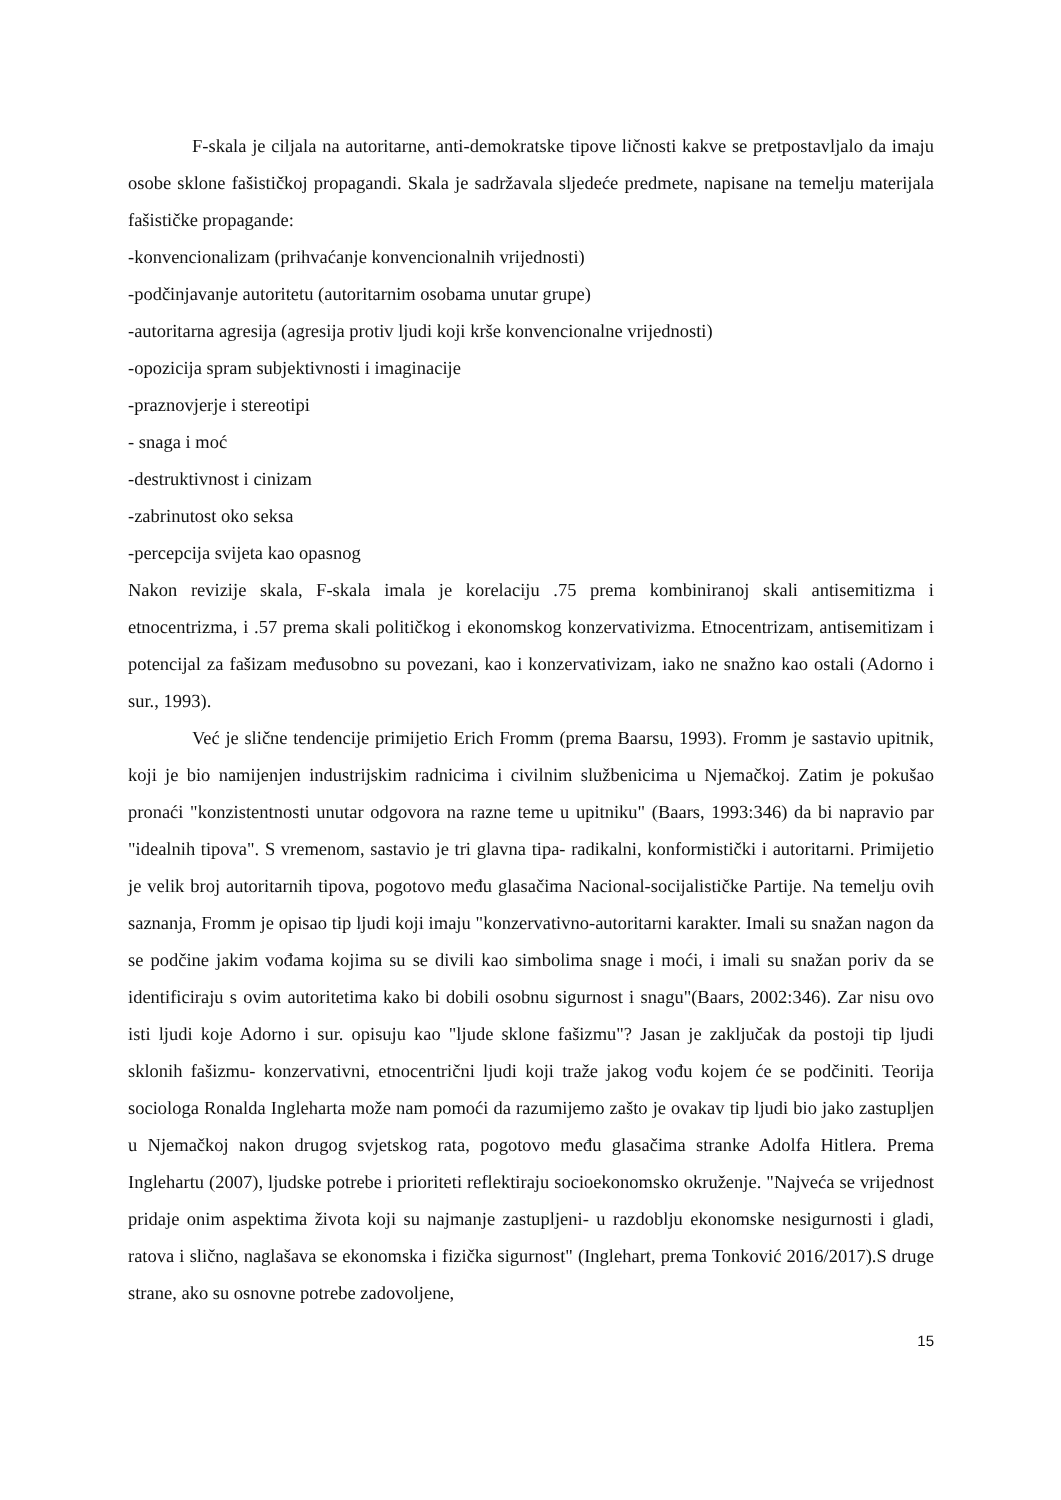F-skala je ciljala na autoritarne, anti-demokratske tipove ličnosti kakve se pretpostavljalo da imaju osobe sklone fašističkoj propagandi. Skala je sadržavala sljedeće predmete, napisane na temelju materijala fašističke propagande:
-konvencionalizam (prihvaćanje konvencionalnih vrijednosti)
-podčinjavanje autoritetu (autoritarnim osobama unutar grupe)
-autoritarna agresija (agresija protiv ljudi koji krše konvencionalne vrijednosti)
-opozicija spram subjektivnosti i imaginacije
-praznovjerje i stereotipi
- snaga i moć
-destruktivnost i cinizam
-zabrinutost oko seksa
-percepcija svijeta kao opasnog
Nakon revizije skala, F-skala imala je korelaciju .75 prema kombiniranoj skali antisemitizma i etnocentrizma, i .57 prema skali političkog i ekonomskog konzervativizma. Etnocentrizam, antisemitizam i potencijal za fašizam međusobno su povezani, kao i konzervativizam, iako ne snažno kao ostali (Adorno i sur., 1993).
Već je slične tendencije primijetio Erich Fromm (prema Baarsu, 1993). Fromm je sastavio upitnik, koji je bio namijenjen industrijskim radnicima i civilnim službenicima u Njemačkoj. Zatim je pokušao pronaći "konzistentnosti unutar odgovora na razne teme u upitniku" (Baars, 1993:346) da bi napravio par "idealnih tipova". S vremenom, sastavio je tri glavna tipa- radikalni, konformistički i autoritarni. Primijetio je velik broj autoritarnih tipova, pogotovo među glasačima Nacional-socijalističke Partije. Na temelju ovih saznanja, Fromm je opisao tip ljudi koji imaju "konzervativno-autoritarni karakter. Imali su snažan nagon da se podčine jakim vođama kojima su se divili kao simbolima snage i moći, i imali su snažan poriv da se identificiraju s ovim autoritetima kako bi dobili osobnu sigurnost i snagu"(Baars, 2002:346). Zar nisu ovo isti ljudi koje Adorno i sur. opisuju kao "ljude sklone fašizmu"? Jasan je zaključak da postoji tip ljudi sklonih fašizmu- konzervativni, etnocentrični ljudi koji traže jakog vođu kojem će se podčiniti. Teorija sociologa Ronalda Ingleharta može nam pomoći da razumijemo zašto je ovakav tip ljudi bio jako zastupljen u Njemačkoj nakon drugog svjetskog rata, pogotovo među glasačima stranke Adolfa Hitlera. Prema Inglehartu (2007), ljudske potrebe i prioriteti reflektiraju socioekonomsko okruženje. "Najveća se vrijednost pridaje onim aspektima života koji su najmanje zastupljeni- u razdoblju ekonomske nesigurnosti i gladi, ratova i slično, naglašava se ekonomska i fizička sigurnost" (Inglehart, prema Tonković 2016/2017).S druge strane, ako su osnovne potrebe zadovoljene,
15